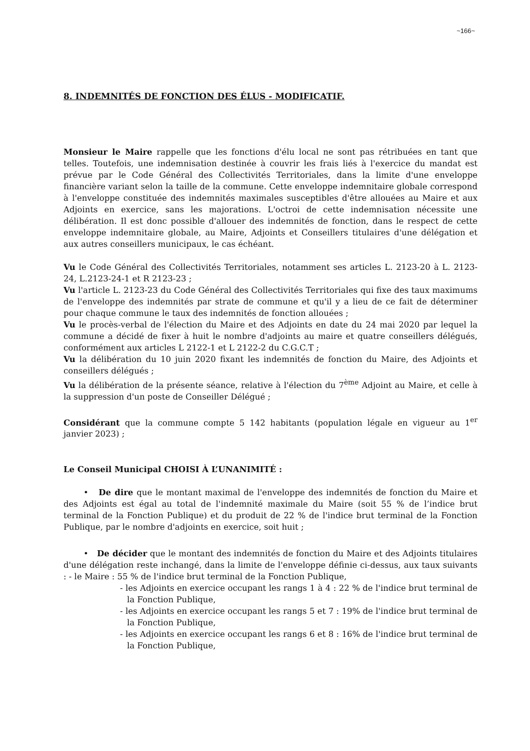~166~
8. INDEMNITÉS DE FONCTION DES ÉLUS - MODIFICATIF.
Monsieur le Maire rappelle que les fonctions d'élu local ne sont pas rétribuées en tant que telles. Toutefois, une indemnisation destinée à couvrir les frais liés à l'exercice du mandat est prévue par le Code Général des Collectivités Territoriales, dans la limite d'une enveloppe financière variant selon la taille de la commune. Cette enveloppe indemnitaire globale correspond à l'enveloppe constituée des indemnités maximales susceptibles d'être allouées au Maire et aux Adjoints en exercice, sans les majorations. L'octroi de cette indemnisation nécessite une délibération. Il est donc possible d'allouer des indemnités de fonction, dans le respect de cette enveloppe indemnitaire globale, au Maire, Adjoints et Conseillers titulaires d'une délégation et aux autres conseillers municipaux, le cas échéant.
Vu le Code Général des Collectivités Territoriales, notamment ses articles L. 2123-20 à L. 2123-24, L.2123-24-1 et R 2123-23 ;
Vu l'article L. 2123-23 du Code Général des Collectivités Territoriales qui fixe des taux maximums de l'enveloppe des indemnités par strate de commune et qu'il y a lieu de ce fait de déterminer pour chaque commune le taux des indemnités de fonction allouées ;
Vu le procès-verbal de l'élection du Maire et des Adjoints en date du 24 mai 2020 par lequel la commune a décidé de fixer à huit le nombre d'adjoints au maire et quatre conseillers délégués, conformément aux articles L 2122-1 et L 2122-2 du C.G.C.T ;
Vu la délibération du 10 juin 2020 fixant les indemnités de fonction du Maire, des Adjoints et conseillers délégués ;
Vu la délibération de la présente séance, relative à l'élection du 7<sup>ème</sup> Adjoint au Maire, et celle à la suppression d'un poste de Conseiller Délégué ;
Considérant que la commune compte 5 142 habitants (population légale en vigueur au 1<sup>er</sup> janvier 2023) ;
Le Conseil Municipal CHOISI À L’UNANIMITÉ :
• De dire que le montant maximal de l'enveloppe des indemnités de fonction du Maire et des Adjoints est égal au total de l'indemnité maximale du Maire (soit 55 % de l’indice brut terminal de la Fonction Publique) et du produit de 22 % de l'indice brut terminal de la Fonction Publique, par le nombre d'adjoints en exercice, soit huit ;
• De décider que le montant des indemnités de fonction du Maire et des Adjoints titulaires d'une délégation reste inchangé, dans la limite de l'enveloppe définie ci-dessus, aux taux suivants : - le Maire : 55 % de l'indice brut terminal de la Fonction Publique,
- les Adjoints en exercice occupant les rangs 1 à 4 : 22 % de l'indice brut terminal de la Fonction Publique,
- les Adjoints en exercice occupant les rangs 5 et 7 : 19% de l'indice brut terminal de la Fonction Publique,
- les Adjoints en exercice occupant les rangs 6 et 8 : 16% de l'indice brut terminal de la Fonction Publique,